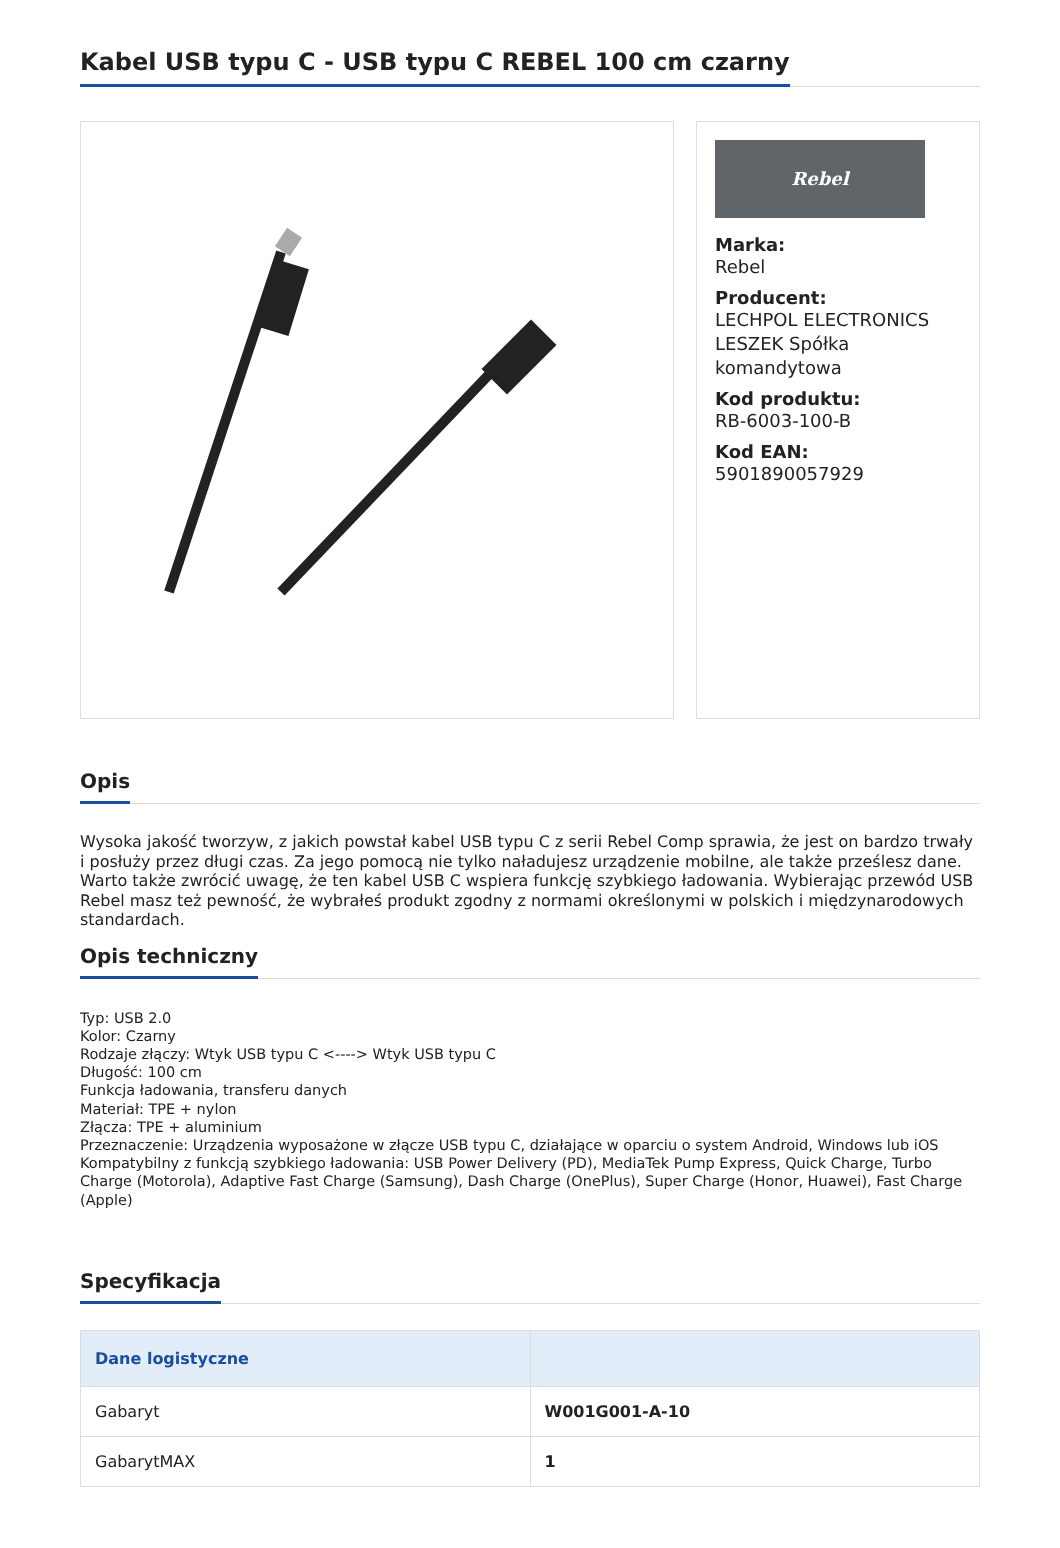Kabel USB typu C - USB typu C REBEL 100 cm czarny
Rebel
Marka:
Rebel
Producent:
LECHPOL ELECTRONICS LESZEK Spółka komandytowa
Kod produktu:
RB-6003-100-B
Kod EAN:
5901890057929
Opis
Wysoka jakość tworzyw, z jakich powstał kabel USB typu C z serii Rebel Comp sprawia, że jest on bardzo trwały i posłuży przez długi czas. Za jego pomocą nie tylko naładujesz urządzenie mobilne, ale także prześlesz dane. Warto także zwrócić uwagę, że ten kabel USB C wspiera funkcję szybkiego ładowania. Wybierając przewód USB Rebel masz też pewność, że wybrałeś produkt zgodny z normami określonymi w polskich i międzynarodowych standardach.
Opis techniczny
Typ: USB 2.0
Kolor: Czarny
Rodzaje złączy: Wtyk USB typu C <----> Wtyk USB typu C
Długość: 100 cm
Funkcja ładowania, transferu danych
Materiał: TPE + nylon
Złącza: TPE + aluminium
Przeznaczenie: Urządzenia wyposażone w złącze USB typu C, działające w oparciu o system Android, Windows lub iOS
Kompatybilny z funkcją szybkiego ładowania: USB Power Delivery (PD), MediaTek Pump Express, Quick Charge, Turbo Charge (Motorola), Adaptive Fast Charge (Samsung), Dash Charge (OnePlus), Super Charge (Honor, Huawei), Fast Charge (Apple)
Specyfikacja
| Dane logistyczne | |
| --- | --- |
| Gabaryt | W001G001-A-10 |
| GabarytMAX | 1 |